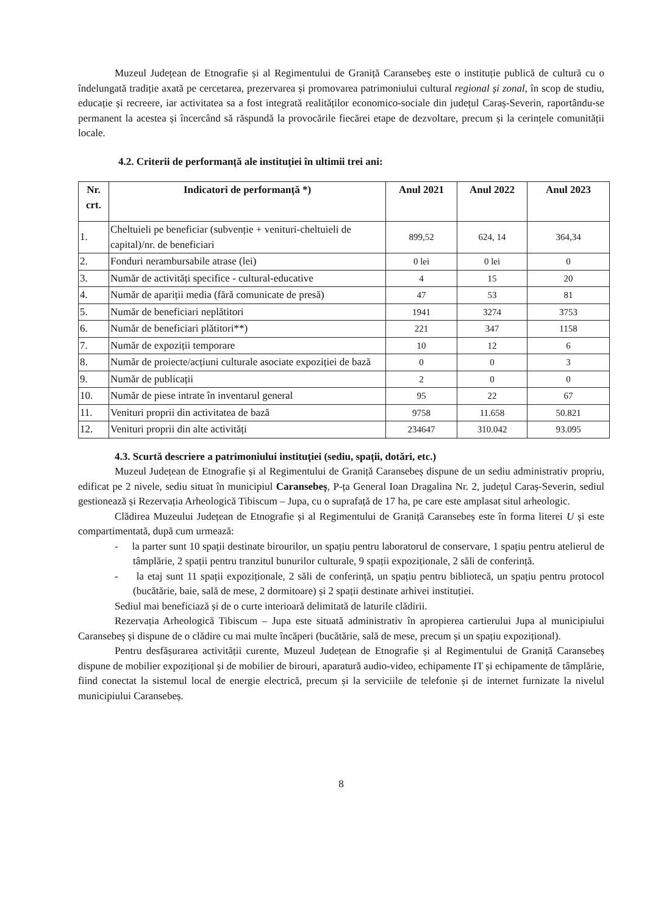Muzeul Județean de Etnografie și al Regimentului de Graniță Caransebeș este o instituție publică de cultură cu o îndelungată tradiție axată pe cercetarea, prezervarea și promovarea patrimoniului cultural regional și zonal, în scop de studiu, educație și recreere, iar activitatea sa a fost integrată realităților economico-sociale din județul Caraș-Severin, raportându-se permanent la acestea și încercând să răspundă la provocările fiecărei etape de dezvoltare, precum și la cerințele comunității locale.
4.2. Criterii de performanță ale instituției în ultimii trei ani:
| Nr. crt. | Indicatori de performanță *) | Anul 2021 | Anul 2022 | Anul 2023 |
| --- | --- | --- | --- | --- |
| 1. | Cheltuieli pe beneficiar (subvenție + venituri-cheltuieli de capital)/nr. de beneficiari | 899,52 | 624, 14 | 364,34 |
| 2. | Fonduri nerambursabile atrase (lei) | 0 lei | 0 lei | 0 |
| 3. | Număr de activități specifice - cultural-educative | 4 | 15 | 20 |
| 4. | Număr de apariții media (fără comunicate de presă) | 47 | 53 | 81 |
| 5. | Număr de beneficiari neplătitori | 1941 | 3274 | 3753 |
| 6. | Număr de beneficiari plătitori**) | 221 | 347 | 1158 |
| 7. | Număr de expoziții temporare | 10 | 12 | 6 |
| 8. | Număr de proiecte/acțiuni culturale asociate expoziției de bază | 0 | 0 | 3 |
| 9. | Număr de publicații | 2 | 0 | 0 |
| 10. | Număr de piese intrate în inventarul general | 95 | 22 | 67 |
| 11. | Venituri proprii din activitatea de bază | 9758 | 11.658 | 50.821 |
| 12. | Venituri proprii din alte activități | 234647 | 310.042 | 93.095 |
4.3. Scurtă descriere a patrimoniului instituției (sediu, spații, dotări, etc.)
Muzeul Județean de Etnografie și al Regimentului de Graniță Caransebeș dispune de un sediu administrativ propriu, edificat pe 2 nivele, sediu situat în municipiul Caransebeș, P-ța General Ioan Dragalina Nr. 2, județul Caraș-Severin, sediul gestionează și Rezervația Arheologică Tibiscum – Jupa, cu o suprafață de 17 ha, pe care este amplasat situl arheologic.
Clădirea Muzeului Județean de Etnografie și al Regimentului de Graniță Caransebeș este în forma literei U și este compartimentată, după cum urmează:
- la parter sunt 10 spații destinate birourilor, un spațiu pentru laboratorul de conservare, 1 spațiu pentru atelierul de tâmplărie, 2 spații pentru tranzitul bunurilor culturale, 9 spații expoziționale, 2 săli de conferință.
- la etaj sunt 11 spații expoziționale, 2 săli de conferință, un spațiu pentru bibliotecă, un spațiu pentru protocol (bucătărie, baie, sală de mese, 2 dormitoare) și 2 spații destinate arhivei instituției.
Sediul mai beneficiază și de o curte interioară delimitată de laturile clădirii.
Rezervația Arheologică Tibiscum – Jupa este situată administrativ în apropierea cartierului Jupa al municipiului Caransebeș și dispune de o clădire cu mai multe încăperi (bucătărie, sală de mese, precum și un spațiu expozițional).
Pentru desfășurarea activității curente, Muzeul Județean de Etnografie și al Regimentului de Graniță Caransebeș dispune de mobilier expozițional și de mobilier de birouri, aparatură audio-video, echipamente IT și echipamente de tâmplărie, fiind conectat la sistemul local de energie electrică, precum și la serviciile de telefonie și de internet furnizate la nivelul municipiului Caransebeș.
8